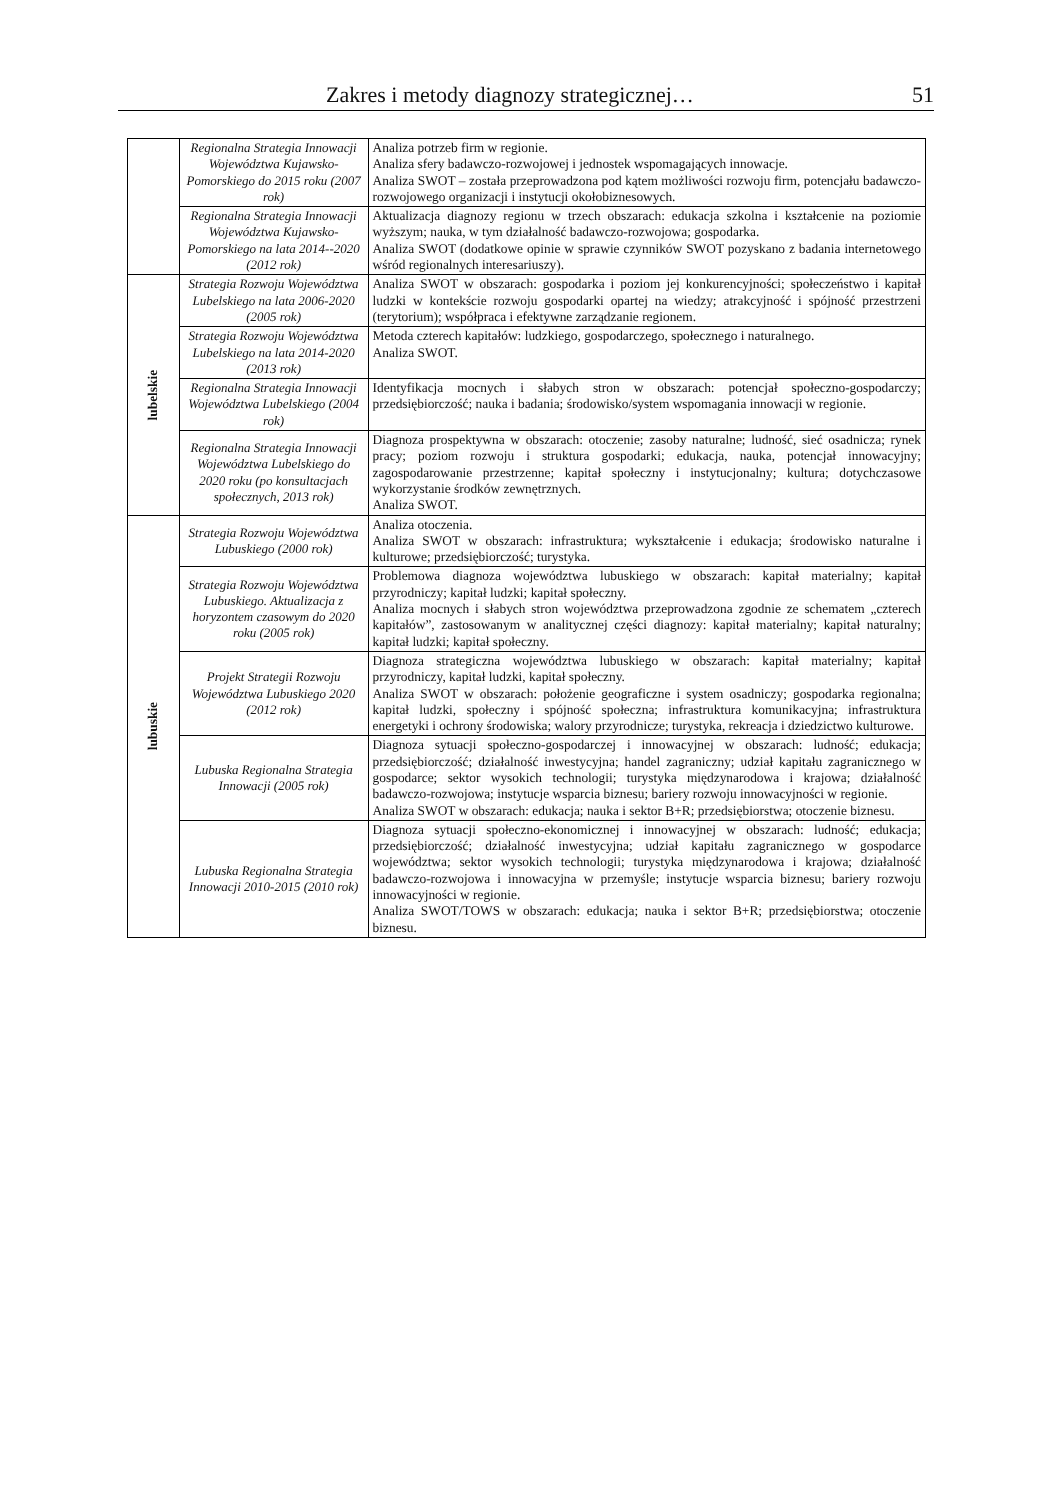Zakres i metody diagnozy strategicznej… 51
| | Regionalna Strategia Innowacji Województwa Kujawsko-Pomorskiego do 2015 roku (2007 rok) | Analiza potrzeb firm w regionie. Analiza sfery badawczo-rozwojowej i jednostek wspomagających innowacje. Analiza SWOT – została przeprowadzona pod kątem możliwości rozwoju firm, potencjału badawczo-rozwojowego organizacji i instytucji okołobiznesowych. |
| | Regionalna Strategia Innowacji Województwa Kujawsko-Pomorskiego na lata 2014--2020 (2012 rok) | Aktualizacja diagnozy regionu w trzech obszarach: edukacja szkolna i kształcenie na poziomie wyższym; nauka, w tym działalność badawczo-rozwojowa; gospodarka. Analiza SWOT (dodatkowe opinie w sprawie czynników SWOT pozyskano z badania internetowego wśród regionalnych interesariuszy). |
| lubelskie | Strategia Rozwoju Województwa Lubelskiego na lata 2006-2020 (2005 rok) | Analiza SWOT w obszarach: gospodarka i poziom jej konkurencyjności; społeczeństwo i kapitał ludzki w kontekście rozwoju gospodarki opartej na wiedzy; atrakcyjność i spójność przestrzeni (terytorium); współpraca i efektywne zarządzanie regionem. |
| | Strategia Rozwoju Województwa Lubelskiego na lata 2014-2020 (2013 rok) | Metoda czterech kapitałów: ludzkiego, gospodarczego, społecznego i naturalnego. Analiza SWOT. |
| | Regionalna Strategia Innowacji Województwa Lubelskiego (2004 rok) | Identyfikacja mocnych i słabych stron w obszarach: potencjał społeczno-gospodarczy; przedsiębiorczość; nauka i badania; środowisko/system wspomagania innowacji w regionie. |
| | Regionalna Strategia Innowacji Województwa Lubelskiego do 2020 roku (po konsultacjach społecznych, 2013 rok) | Diagnoza prospektywna w obszarach: otoczenie; zasoby naturalne; ludność, sieć osadnicza; rynek pracy; poziom rozwoju i struktura gospodarki; edukacja, nauka, potencjał innowacyjny; zagospodarowanie przestrzenne; kapitał społeczny i instytucjonalny; kultura; dotychczasowe wykorzystanie środków zewnętrznych. Analiza SWOT. |
| lubuskie | Strategia Rozwoju Województwa Lubuskiego (2000 rok) | Analiza otoczenia. Analiza SWOT w obszarach: infrastruktura; wykształcenie i edukacja; środowisko naturalne i kulturowe; przedsiębiorczość; turystyka. |
| | Strategia Rozwoju Województwa Lubuskiego. Aktualizacja z horyzontem czasowym do 2020 roku (2005 rok) | Problemowa diagnoza województwa lubuskiego w obszarach: kapitał materialny; kapitał przyrodniczy; kapitał ludzki; kapitał społeczny. Analiza mocnych i słabych stron województwa przeprowadzona zgodnie ze schematem „czterech kapitałów”, zastosowanym w analitycznej części diagnozy: kapitał materialny; kapitał naturalny; kapitał ludzki; kapitał społeczny. |
| | Projekt Strategii Rozwoju Województwa Lubuskiego 2020 (2012 rok) | Diagnoza strategiczna województwa lubuskiego w obszarach: kapitał materialny; kapitał przyrodniczy, kapitał ludzki, kapitał społeczny. Analiza SWOT w obszarach: położenie geograficzne i system osadniczy; gospodarka regionalna; kapitał ludzki, społeczny i spójność społeczna; infrastruktura komunikacyjna; infrastruktura energetyki i ochrony środowiska; walory przyrodnicze; turystyka, rekreacja i dziedzictwo kulturowe. |
| | Lubuska Regionalna Strategia Innowacji (2005 rok) | Diagnoza sytuacji społeczno-gospodarczej i innowacyjnej w obszarach: ludność; edukacja; przedsiębiorczość; działalność inwestycyjna; handel zagraniczny; udział kapitału zagranicznego w gospodarce; sektor wysokich technologii; turystyka międzynarodowa i krajowa; działalność badawczo-rozwojowa; instytucje wsparcia biznesu; bariery rozwoju innowacyjności w regionie. Analiza SWOT w obszarach: edukacja; nauka i sektor B+R; przedsiębiorstwa; otoczenie biznesu. |
| | Lubuska Regionalna Strategia Innowacji 2010-2015 (2010 rok) | Diagnoza sytuacji społeczno-ekonomicznej i innowacyjnej w obszarach: ludność; edukacja; przedsiębiorczość; działalność inwestycyjna; udział kapitału zagranicznego w gospodarce województwa; sektor wysokich technologii; turystyka międzynarodowa i krajowa; działalność badawczo-rozwojowa i innowacyjna w przemyśle; instytucje wsparcia biznesu; bariery rozwoju innowacyjności w regionie. Analiza SWOT/TOWS w obszarach: edukacja; nauka i sektor B+R; przedsiębiorstwa; otoczenie biznesu. |